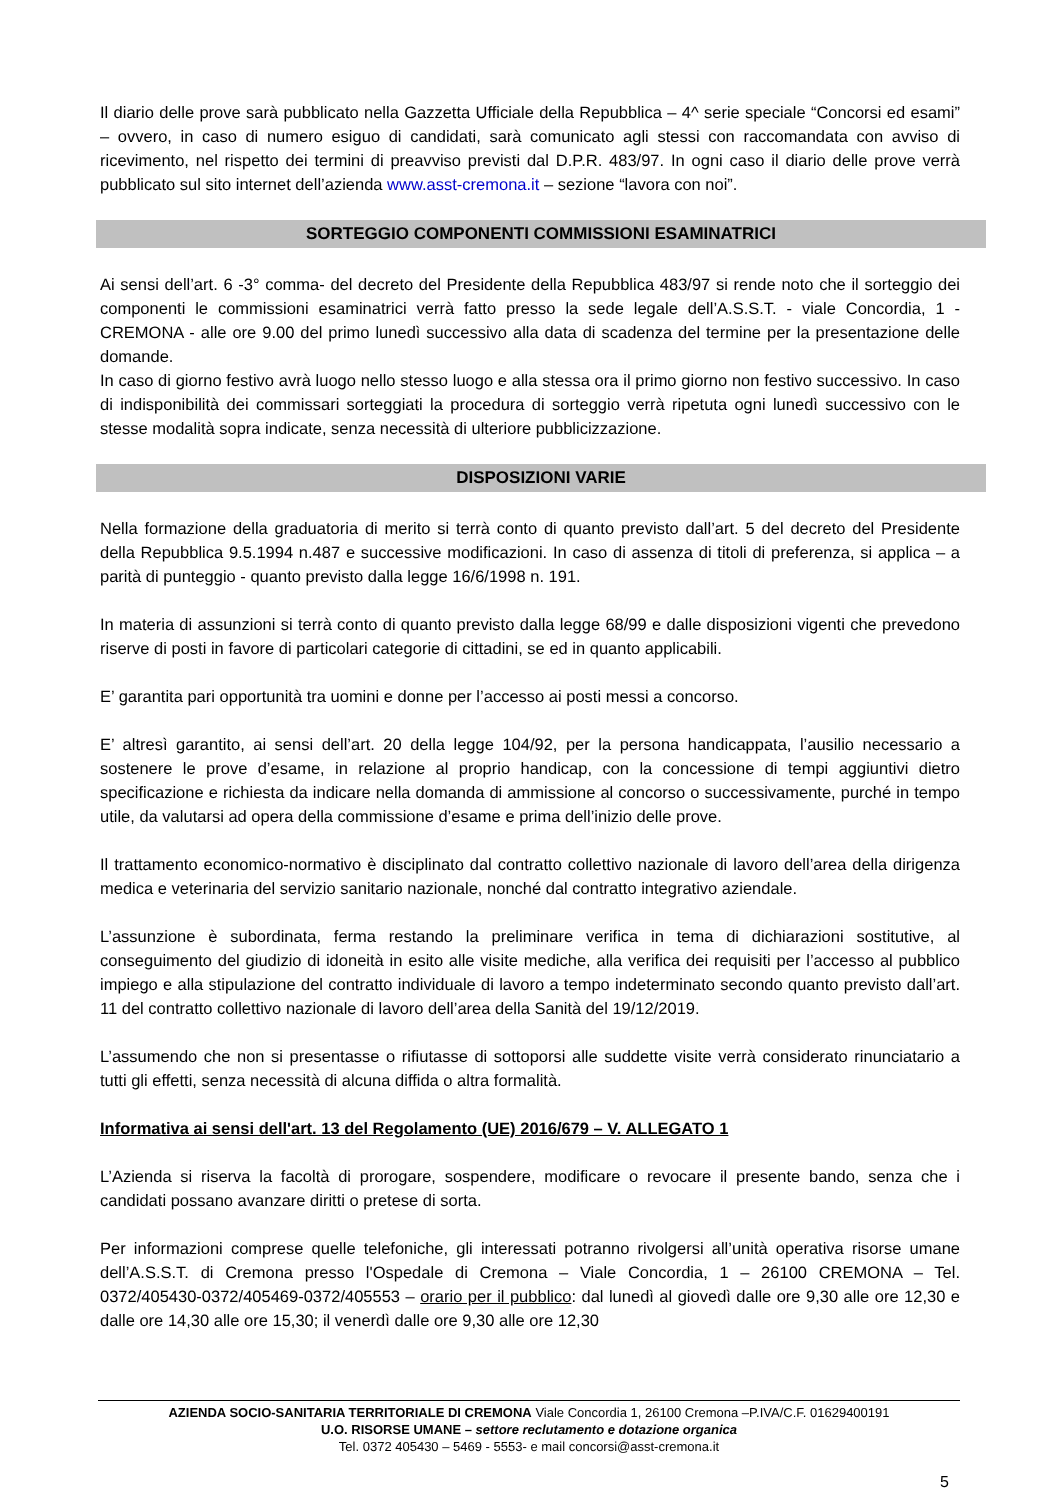Il diario delle prove sarà pubblicato nella Gazzetta Ufficiale della Repubblica – 4^ serie speciale “Concorsi ed esami” – ovvero, in caso di numero esiguo di candidati, sarà comunicato agli stessi con raccomandata con avviso di ricevimento, nel rispetto dei termini di preavviso previsti dal D.P.R. 483/97. In ogni caso il diario delle prove verrà pubblicato sul sito internet dell’azienda www.asst-cremona.it – sezione “lavora con noi”.
SORTEGGIO COMPONENTI COMMISSIONI ESAMINATRICI
Ai sensi dell’art. 6 -3° comma- del decreto del Presidente della Repubblica 483/97 si rende noto che il sorteggio dei componenti le commissioni esaminatrici verrà fatto presso la sede legale dell’A.S.S.T. - viale Concordia, 1 - CREMONA - alle ore 9.00 del primo lunedì successivo alla data di scadenza del termine per la presentazione delle domande.
In caso di giorno festivo avrà luogo nello stesso luogo e alla stessa ora il primo giorno non festivo successivo. In caso di indisponibilità dei commissari sorteggiati la procedura di sorteggio verrà ripetuta ogni lunedì successivo con le stesse modalità sopra indicate, senza necessità di ulteriore pubblicizzazione.
DISPOSIZIONI VARIE
Nella formazione della graduatoria di merito si terrà conto di quanto previsto dall’art. 5 del decreto del Presidente della Repubblica 9.5.1994 n.487 e successive modificazioni. In caso di assenza di titoli di preferenza, si applica – a parità di punteggio - quanto previsto dalla legge 16/6/1998 n. 191.
In materia di assunzioni si terrà conto di quanto previsto dalla legge 68/99 e dalle disposizioni vigenti che prevedono riserve di posti in favore di particolari categorie di cittadini, se ed in quanto applicabili.
E’ garantita pari opportunità tra uomini e donne per l’accesso ai posti messi a concorso.
E’ altresì garantito, ai sensi dell’art. 20 della legge 104/92, per la persona handicappata, l’ausilio necessario a sostenere le prove d’esame, in relazione al proprio handicap, con la concessione di tempi aggiuntivi dietro specificazione e richiesta da indicare nella domanda di ammissione al concorso o successivamente, purché in tempo utile, da valutarsi ad opera della commissione d’esame e prima dell’inizio delle prove.
Il trattamento economico-normativo è disciplinato dal contratto collettivo nazionale di lavoro dell’area della dirigenza medica e veterinaria del servizio sanitario nazionale, nonché dal contratto integrativo aziendale.
L’assunzione è subordinata, ferma restando la preliminare verifica in tema di dichiarazioni sostitutive, al conseguimento del giudizio di idoneità in esito alle visite mediche, alla verifica dei requisiti per l’accesso al pubblico impiego e alla stipulazione del contratto individuale di lavoro a tempo indeterminato secondo quanto previsto dall’art. 11 del contratto collettivo nazionale di lavoro dell’area della Sanità del 19/12/2019.
L’assumendo che non si presentasse o rifiutasse di sottoporsi alle suddette visite verrà considerato rinunciatario a tutti gli effetti, senza necessità di alcuna diffida o altra formalità.
Informativa ai sensi dell'art. 13 del Regolamento (UE) 2016/679 – V. ALLEGATO 1
L’Azienda si riserva la facoltà di prorogare, sospendere, modificare o revocare il presente bando, senza che i candidati possano avanzare diritti o pretese di sorta.
Per informazioni comprese quelle telefoniche, gli interessati potranno rivolgersi all’unità operativa risorse umane dell’A.S.S.T. di Cremona presso l'Ospedale di Cremona – Viale Concordia, 1 – 26100 CREMONA – Tel. 0372/405430-0372/405469-0372/405553 – orario per il pubblico: dal lunedì al giovedì dalle ore 9,30 alle ore 12,30 e dalle ore 14,30 alle ore 15,30; il venerdì dalle ore 9,30 alle ore 12,30
AZIENDA SOCIO-SANITARIA TERRITORIALE DI CREMONA Viale Concordia 1, 26100 Cremona –P.IVA/C.F. 01629400191
U.O. RISORSE UMANE – settore reclutamento e dotazione organica
Tel. 0372 405430 – 5469 - 5553- e mail concorsi@asst-cremona.it
5